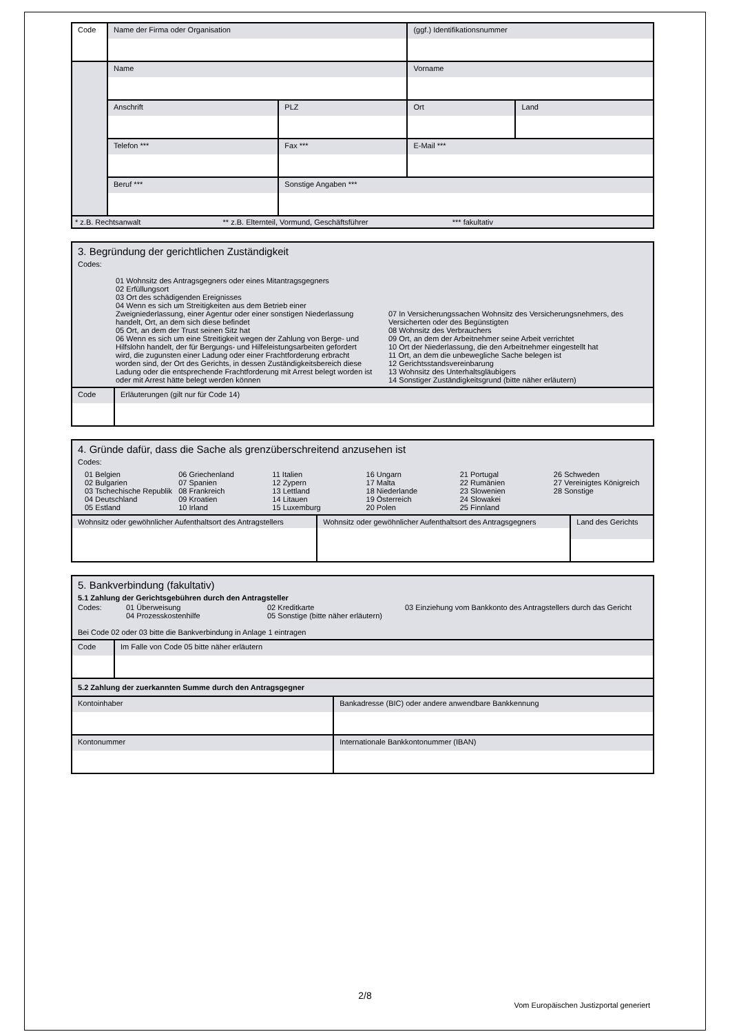| Code | Name der Firma oder Organisation | | | (ggf.) Identifikationsnummer | |
| | Name | | | Vorname | |
| | Anschrift | | PLZ | Ort | Land |
| | Telefon *** | Fax *** | | E-Mail *** | |
| | Beruf *** | | Sonstige Angaben *** | | |
| * z.B. Rechtsanwalt ** z.B. Elternteil, Vormund, Geschäftsführer *** fakultativ | | | | | |
| 3. Begründung der gerichtlichen Zuständigkeit Codes: 01 Wohnsitz des Antragsgegners oder eines Mitantragsgegners 02 Erfüllungsort 03 Ort des schädigenden Ereignisses 04 Wenn es sich um Streitigkeiten aus dem Betrieb einer Zweigniederlassung, einer Agentur oder einer sonstigen Niederlassung handelt, Ort, an dem sich diese befindet 05 Ort, an dem der Trust seinen Sitz hat 06 Wenn es sich um eine Streitigkeit wegen der Zahlung von Berge- und Hilfslohn handelt, der für Bergungs- und Hilfeleistungsarbeiten gefordert wird, die zugunsten einer Ladung oder einer Frachtforderung erbracht worden sind, der Ort des Gerichts, in dessen Zuständigkeitsbereich diese Ladung oder die entsprechende Frachtforderung mit Arrest belegt worden ist oder mit Arrest hätte belegt werden können 07 In Versicherungssachen Wohnsitz des Versicherungsnehmers, des Versicherten oder des Begünstigten 08 Wohnsitz des Verbrauchers 09 Ort, an dem der Arbeitnehmer seine Arbeit verrichtet 10 Ort der Niederlassung, die den Arbeitnehmer eingestellt hat 11 Ort, an dem die unbewegliche Sache belegen ist 12 Gerichtsstandsvereinbarung 13 Wohnsitz des Unterhaltsgläubigers 14 Sonstiger Zuständigkeitsgrund (bitte näher erläutern) | |
| Code | Erläuterungen (gilt nur für Code 14) |
| 4. Gründe dafür, dass die Sache als grenzüberschreitend anzusehen ist Codes: 01 Belgien 02 Bulgarien 03 Tschechische Republik 04 Deutschland 05 Estland 06 Griechenland 07 Spanien 08 Frankreich 09 Kroatien 10 Irland 11 Italien 12 Zypern 13 Lettland 14 Litauen 15 Luxemburg 16 Ungarn 17 Malta 18 Niederlande 19 Österreich 20 Polen 21 Portugal 22 Rumänien 23 Slowenien 24 Slowakei 25 Finnland 26 Schweden 27 Vereinigtes Königreich 28 Sonstige | | |
| Wohnsitz oder gewöhnlicher Aufenthaltsort des Antragstellers | Wohnsitz oder gewöhnlicher Aufenthaltsort des Antragsgegners | Land des Gerichts |
| 5. Bankverbindung (fakultativ) 5.1 Zahlung der Gerichtsgebühren durch den Antragsteller Codes: 01 Überweisung 04 Prozesskostenhilfe 02 Kreditkarte 05 Sonstige (bitte näher erläutern) 03 Einziehung vom Bankkonto des Antragstellers durch das Gericht Bei Code 02 oder 03 bitte die Bankverbindung in Anlage 1 eintragen | |
| Code | Im Falle von Code 05 bitte näher erläutern |
| 5.2 Zahlung der zuerkannten Summe durch den Antragsgegner | |
| Kontoinhaber | Bankadresse (BIC) oder andere anwendbare Bankkennung |
| Kontonummer | Internationale Bankkontonummer (IBAN) |
2/8
Vom Europäischen Justizportal generiert